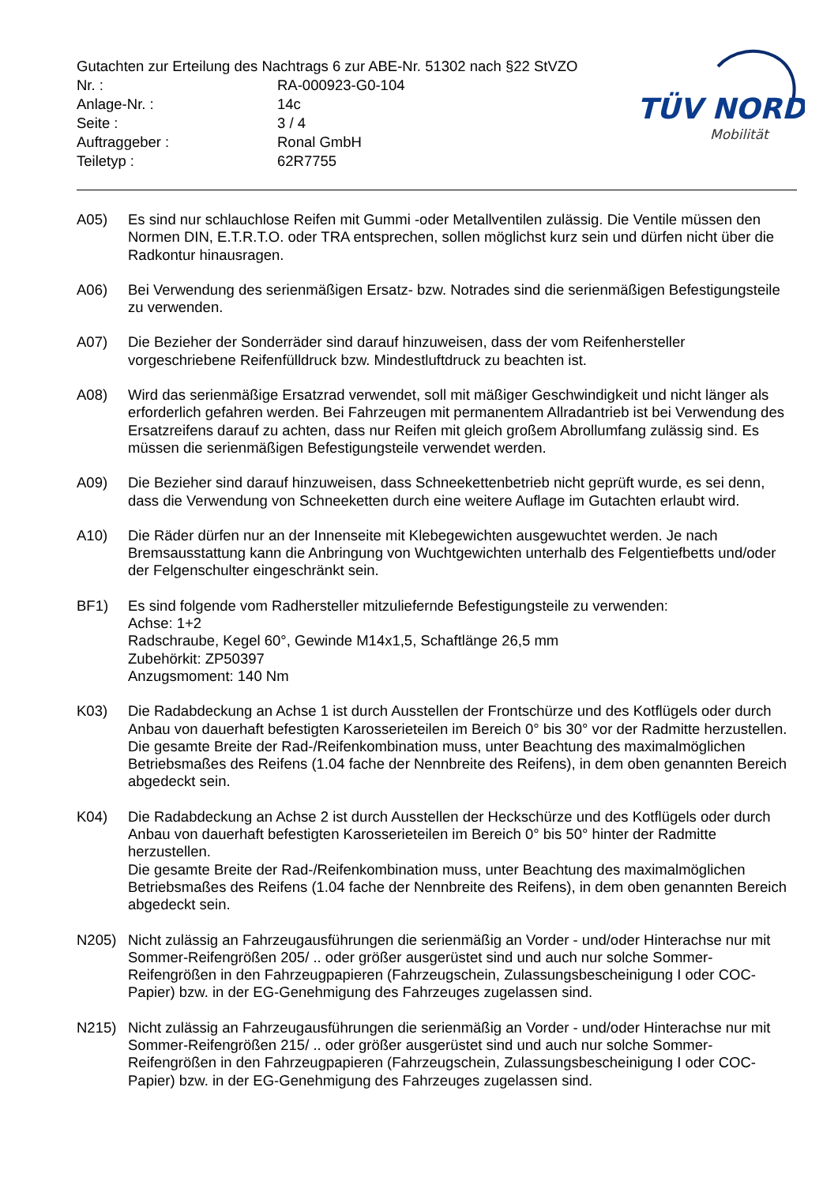TÜV NORD
Mobilität
Gutachten zur Erteilung des Nachtrags 6 zur ABE-Nr. 51302 nach §22 StVZO
Nr. :
RA-000923-G0-104
Anlage-Nr. :
14c
Seite :
3 / 4
Auftraggeber :
Ronal GmbH
Teiletyp :
62R7755
A05) Es sind nur schlauchlose Reifen mit Gummi -oder Metallventilen zulässig. Die Ventile müssen den Normen DIN, E.T.R.T.O. oder TRA entsprechen, sollen möglichst kurz sein und dürfen nicht über die Radkontur hinausragen.
A06) Bei Verwendung des serienmäßigen Ersatz- bzw. Notrades sind die serienmäßigen Befestigungsteile zu verwenden.
A07) Die Bezieher der Sonderräder sind darauf hinzuweisen, dass der vom Reifenhersteller vorgeschriebene Reifenfülldruck bzw. Mindestluftdruck zu beachten ist.
A08) Wird das serienmäßige Ersatzrad verwendet, soll mit mäßiger Geschwindigkeit und nicht länger als erforderlich gefahren werden. Bei Fahrzeugen mit permanentem Allradantrieb ist bei Verwendung des Ersatzreifens darauf zu achten, dass nur Reifen mit gleich großem Abrollumfang zulässig sind. Es müssen die serienmäßigen Befestigungsteile verwendet werden.
A09) Die Bezieher sind darauf hinzuweisen, dass Schneekettenbetrieb nicht geprüft wurde, es sei denn, dass die Verwendung von Schneeketten durch eine weitere Auflage im Gutachten erlaubt wird.
A10) Die Räder dürfen nur an der Innenseite mit Klebegewichten ausgewuchtet werden. Je nach Bremsausstattung kann die Anbringung von Wuchtgewichten unterhalb des Felgentiefbetts und/oder der Felgenschulter eingeschränkt sein.
BF1) Es sind folgende vom Radhersteller mitzuliefernde Befestigungsteile zu verwenden:
Achse: 1+2
Radschraube, Kegel 60°, Gewinde M14x1,5, Schaftlänge 26,5 mm
Zubehörkit: ZP50397
Anzugsmoment: 140 Nm
K03) Die Radabdeckung an Achse 1 ist durch Ausstellen der Frontschürze und des Kotflügels oder durch Anbau von dauerhaft befestigten Karosserieteilen im Bereich 0° bis 30° vor der Radmitte herzustellen.
Die gesamte Breite der Rad-/Reifenkombination muss, unter Beachtung des maximalmöglichen Betriebsmaßes des Reifens (1.04 fache der Nennbreite des Reifens), in dem oben genannten Bereich abgedeckt sein.
K04) Die Radabdeckung an Achse 2 ist durch Ausstellen der Heckschürze und des Kotflügels oder durch Anbau von dauerhaft befestigten Karosserieteilen im Bereich 0° bis 50° hinter der Radmitte herzustellen.
Die gesamte Breite der Rad-/Reifenkombination muss, unter Beachtung des maximalmöglichen Betriebsmaßes des Reifens (1.04 fache der Nennbreite des Reifens), in dem oben genannten Bereich abgedeckt sein.
N205) Nicht zulässig an Fahrzeugausführungen die serienmäßig an Vorder - und/oder Hinterachse nur mit Sommer-Reifengrößen 205/ .. oder größer ausgerüstet sind und auch nur solche Sommer-Reifengrößen in den Fahrzeugpapieren (Fahrzeugschein, Zulassungsbescheinigung I oder COC- Papier) bzw. in der EG-Genehmigung des Fahrzeuges zugelassen sind.
N215) Nicht zulässig an Fahrzeugausführungen die serienmäßig an Vorder - und/oder Hinterachse nur mit Sommer-Reifengrößen 215/ .. oder größer ausgerüstet sind und auch nur solche Sommer-Reifengrößen in den Fahrzeugpapieren (Fahrzeugschein, Zulassungsbescheinigung I oder COC- Papier) bzw. in der EG-Genehmigung des Fahrzeuges zugelassen sind.